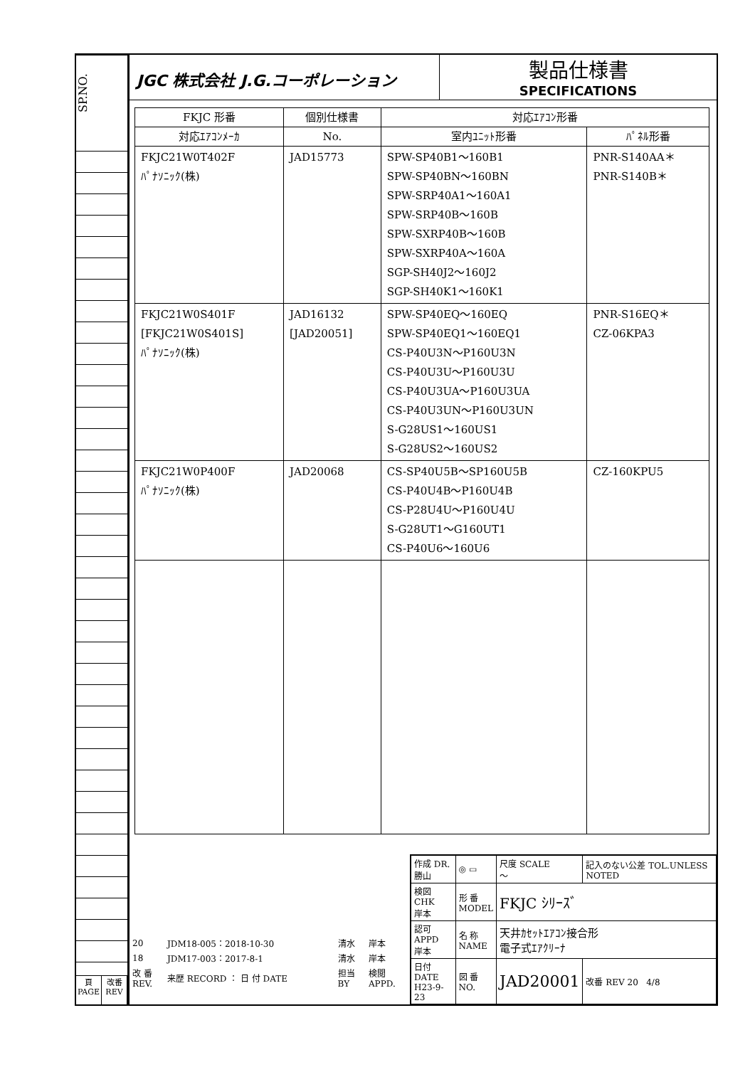SP.NO.
頁
PAGE
改番
REV
JGC 株式会社 J.G.コーポレーション
製品仕様書
SPECIFICATIONS
| FKJC 形番 | 個別仕様書 | 対応ｴｱｺﾝ形番 | |
| --- | --- | --- | --- |
| 対応ｴｱｺﾝﾒｰｶ | No. | 室内ﾕﾆｯﾄ形番 | ﾊﾟﾈﾙ形番 |
| FKJC21W0T402F ﾊﾟﾅｿﾆｯｸ(株) | JAD15773 | SPW-SP40B1～160B1 SPW-SP40BN～160BN SPW-SRP40A1～160A1 SPW-SRP40B～160B SPW-SXRP40B～160B SPW-SXRP40A～160A SGP-SH40J2～160J2 SGP-SH40K1～160K1 | PNR-S140AA＊ PNR-S140B＊ |
| FKJC21W0S401F [FKJC21W0S401S] ﾊﾟﾅｿﾆｯｸ(株) | JAD16132 [JAD20051] | SPW-SP40EQ～160EQ SPW-SP40EQ1～160EQ1 CS-P40U3N～P160U3N CS-P40U3U～P160U3U CS-P40U3UA～P160U3UA CS-P40U3UN～P160U3UN S-G28US1～160US1 S-G28US2～160US2 | PNR-S16EQ＊ CZ-06KPA3 |
| FKJC21W0P400F ﾊﾟﾅｿﾆｯｸ(株) | JAD20068 | CS-SP40U5B～SP160U5B CS-P40U4B～P160U4B CS-P28U4U～P160U4U S-G28UT1～G160UT1 CS-P40U6～160U6 | CZ-160KPU5 |
| 20 | JDM18-005：2018-10-30 | 清水 | 岸本 |
| 18 | JDM17-003：2017-8-1 | 清水 | 岸本 |
| 改 番 REV. | 来歴 RECORD ： 日 付 DATE | 担当 BY | 検閲 APPD. |
| 作成 DR. 勝山 | ◎ ▭ | 尺度 SCALE ～ | 記入のない公差 TOL.UNLESS NOTED |
| 検図 CHK 岸本 | 形 番 MODEL | FKJC ｼﾘｰｽﾞ | |
| 認可 APPD 岸本 | 名 称 NAME | 天井ｶｾｯﾄｴｱｺﾝ接合形 電子式ｴｱｸﾘｰﾅ | |
| 日付 DATE H23-9-23 | 図 番 NO. | JAD20001 | 改番 REV 20 4/8 |